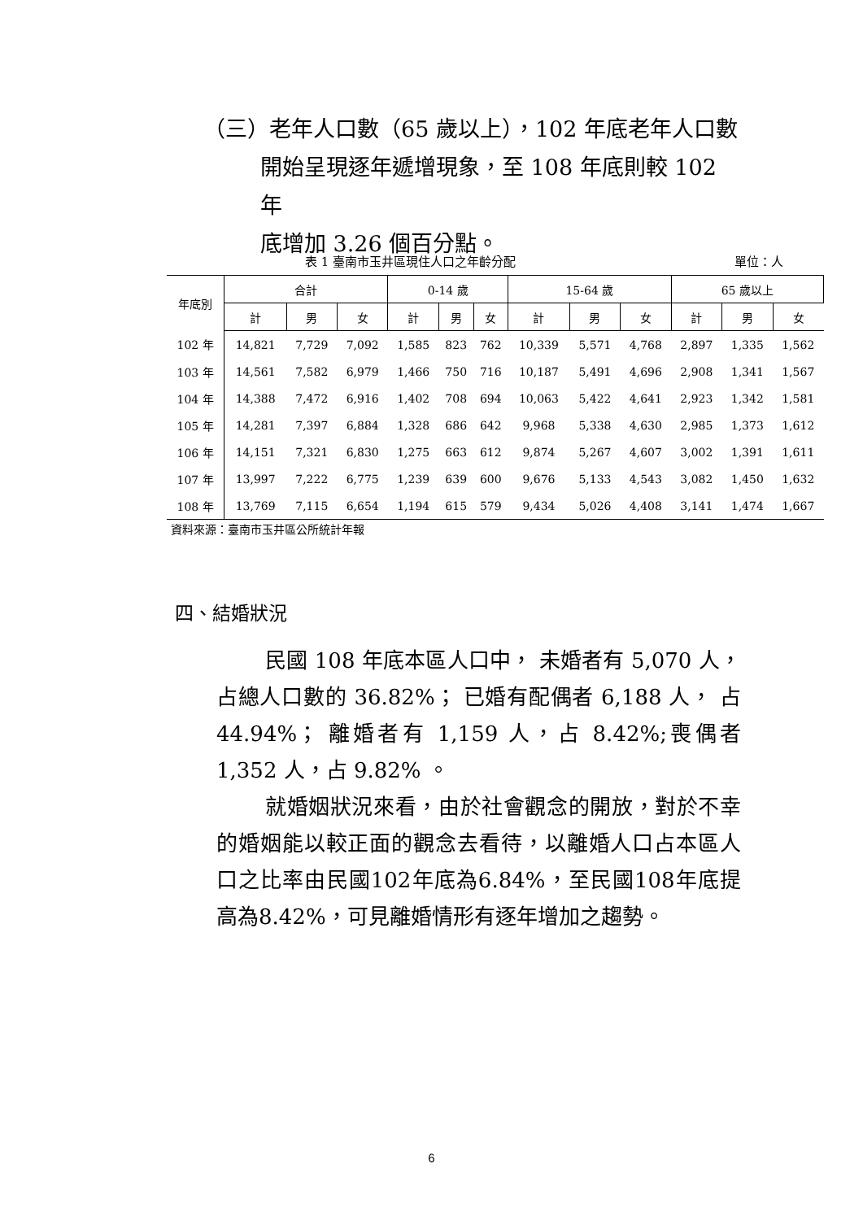（三）老年人口數（65 歲以上），102 年底老年人口數
開始呈現逐年遞增現象，至 108 年底則較 102 年
底增加 3.26 個百分點。
表 1 臺南市玉井區現住人口之年齡分配 單位：人
| 年底別 | 合計 | | | 0-14 歲 | | | 15-64 歲 | | | 65 歲以上 | | |
| --- | --- | --- | --- | --- | --- | --- | --- | --- | --- | --- | --- | --- |
| | 計 | 男 | 女 | 計 | 男 | 女 | 計 | 男 | 女 | 計 | 男 | 女 |
| 102 年 | 14,821 | 7,729 | 7,092 | 1,585 | 823 | 762 | 10,339 | 5,571 | 4,768 | 2,897 | 1,335 | 1,562 |
| 103 年 | 14,561 | 7,582 | 6,979 | 1,466 | 750 | 716 | 10,187 | 5,491 | 4,696 | 2,908 | 1,341 | 1,567 |
| 104 年 | 14,388 | 7,472 | 6,916 | 1,402 | 708 | 694 | 10,063 | 5,422 | 4,641 | 2,923 | 1,342 | 1,581 |
| 105 年 | 14,281 | 7,397 | 6,884 | 1,328 | 686 | 642 | 9,968 | 5,338 | 4,630 | 2,985 | 1,373 | 1,612 |
| 106 年 | 14,151 | 7,321 | 6,830 | 1,275 | 663 | 612 | 9,874 | 5,267 | 4,607 | 3,002 | 1,391 | 1,611 |
| 107 年 | 13,997 | 7,222 | 6,775 | 1,239 | 639 | 600 | 9,676 | 5,133 | 4,543 | 3,082 | 1,450 | 1,632 |
| 108 年 | 13,769 | 7,115 | 6,654 | 1,194 | 615 | 579 | 9,434 | 5,026 | 4,408 | 3,141 | 1,474 | 1,667 |
資料來源：臺南市玉井區公所統計年報
四、結婚狀況
民國 108 年底本區人口中， 未婚者有 5,070 人，占總人口數的 36.82%； 已婚有配偶者 6,188 人， 占 44.94%； 離婚者有 1,159 人，占 8.42%;喪偶者 1,352 人，占 9.82% 。
就婚姻狀況來看，由於社會觀念的開放，對於不幸的婚姻能以較正面的觀念去看待，以離婚人口占本區人口之比率由民國102年底為6.84%，至民國108年底提高為8.42%，可見離婚情形有逐年增加之趨勢。
6